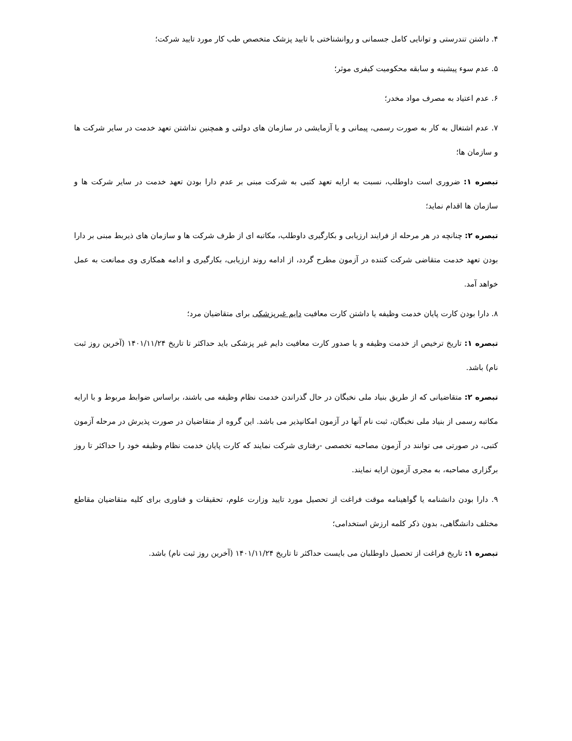۴. داشتن تندرستی و توانایی کامل جسمانی و روانشناختی با تایید پزشک متخصص طب کار مورد تایید شرکت؛
۵. عدم سوء پیشینه و سابقه محکومیت کیفری موثر؛
۶. عدم اعتیاد به مصرف مواد مخدر؛
۷. عدم اشتغال به کار به صورت رسمی، پیمانی و یا آزمایشی در سازمان های دولتی و همچنین نداشتن تعهد خدمت در سایر شرکت ها و سازمان ها؛
تبصره ۱: ضروری است داوطلب، نسبت به ارایه تعهد کتبی به شرکت مبنی بر عدم دارا بودن تعهد خدمت در سایر شرکت ها و سازمان ها اقدام نماید؛
تبصره ۲: چنانچه در هر مرحله از فرایند ارزیابی و بکارگیری داوطلب، مکاتبه ای از طرف شرکت ها و سازمان های ذیربط مبنی بر دارا بودن تعهد خدمت متقاضی شرکت کننده در آزمون مطرح گردد، از ادامه روند ارزیابی، بکارگیری و ادامه همکاری وی ممانعت به عمل خواهد آمد.
۸. دارا بودن کارت پایان خدمت وظیفه یا داشتن کارت معافیت دایم غیرپزشکی برای متقاضیان مرد؛
تبصره ۱: تاریخ ترخیص از خدمت وظیفه و یا صدور کارت معافیت دایم غیر پزشکی باید حداکثر تا تاریخ ۱۴۰۱/۱۱/۲۴ (آخرین روز ثبت نام) باشد.
تبصره ۲: متقاضیانی که از طریق بنیاد ملی نخبگان در حال گذراندن خدمت نظام وظیفه می باشند، براساس ضوابط مربوط و با ارایه مکاتبه رسمی از بنیاد ملی نخبگان، ثبت نام آنها در آزمون امکانپذیر می باشد. این گروه از متقاضیان در صورت پذیرش در مرحله آزمون کتبی، در صورتی می توانند در آزمون مصاحبه تخصصی -رفتاری شرکت نمایند که کارت پایان خدمت نظام وظیفه خود را حداکثر تا روز برگزاری مصاحبه، به مجری آزمون ارایه نمایند.
۹. دارا بودن دانشنامه یا گواهینامه موقت فراغت از تحصیل مورد تایید وزارت علوم، تحقیقات و فناوری برای کلیه متقاضیان مقاطع مختلف دانشگاهی، بدون ذکر کلمه ارزش استخدامی؛
تبصره ۱: تاریخ فراغت از تحصیل داوطلبان می بایست حداکثر تا تاریخ ۱۴۰۱/۱۱/۲۴ (آخرین روز ثبت نام) باشد.